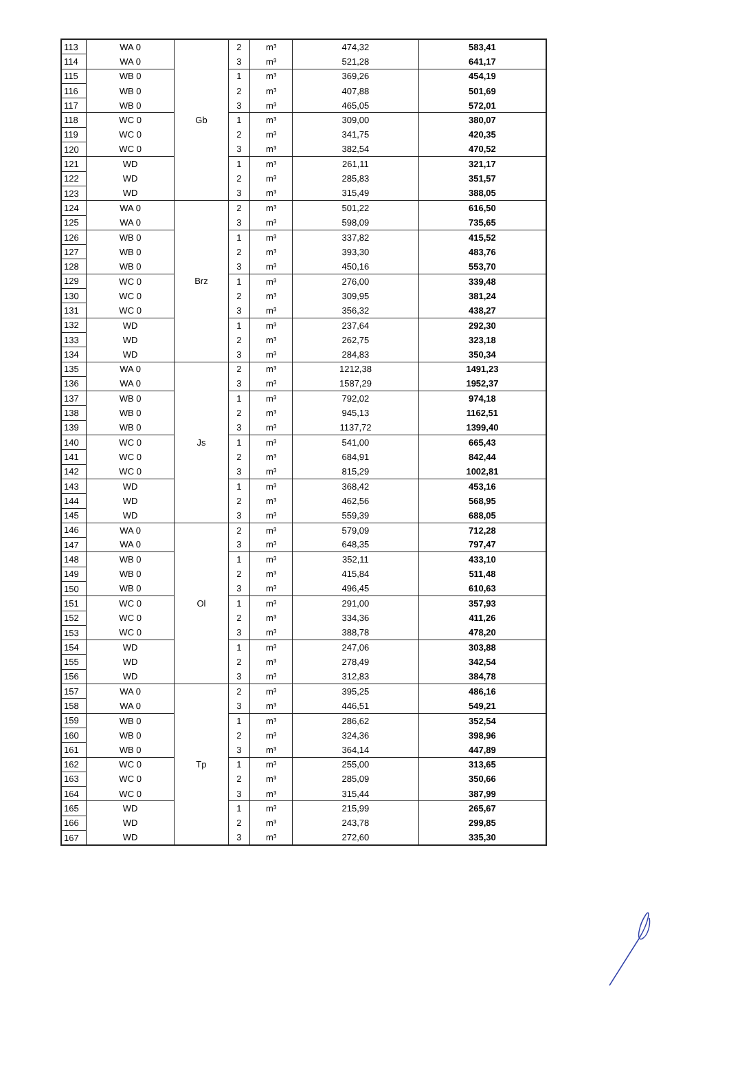| 113 | WA 0 | Gb | 2 | m³ | 474,32 | 583,41 |
| 114 | WA 0 | | 3 | m³ | 521,28 | 641,17 |
| 115 | WB 0 | | 1 | m³ | 369,26 | 454,19 |
| 116 | WB 0 | | 2 | m³ | 407,88 | 501,69 |
| 117 | WB 0 | | 3 | m³ | 465,05 | 572,01 |
| 118 | WC 0 | | 1 | m³ | 309,00 | 380,07 |
| 119 | WC 0 | | 2 | m³ | 341,75 | 420,35 |
| 120 | WC 0 | | 3 | m³ | 382,54 | 470,52 |
| 121 | WD | | 1 | m³ | 261,11 | 321,17 |
| 122 | WD | | 2 | m³ | 285,83 | 351,57 |
| 123 | WD | | 3 | m³ | 315,49 | 388,05 |
| 124 | WA 0 | Brz | 2 | m³ | 501,22 | 616,50 |
| 125 | WA 0 | | 3 | m³ | 598,09 | 735,65 |
| 126 | WB 0 | | 1 | m³ | 337,82 | 415,52 |
| 127 | WB 0 | | 2 | m³ | 393,30 | 483,76 |
| 128 | WB 0 | | 3 | m³ | 450,16 | 553,70 |
| 129 | WC 0 | | 1 | m³ | 276,00 | 339,48 |
| 130 | WC 0 | | 2 | m³ | 309,95 | 381,24 |
| 131 | WC 0 | | 3 | m³ | 356,32 | 438,27 |
| 132 | WD | | 1 | m³ | 237,64 | 292,30 |
| 133 | WD | | 2 | m³ | 262,75 | 323,18 |
| 134 | WD | | 3 | m³ | 284,83 | 350,34 |
| 135 | WA 0 | Js | 2 | m³ | 1212,38 | 1491,23 |
| 136 | WA 0 | | 3 | m³ | 1587,29 | 1952,37 |
| 137 | WB 0 | | 1 | m³ | 792,02 | 974,18 |
| 138 | WB 0 | | 2 | m³ | 945,13 | 1162,51 |
| 139 | WB 0 | | 3 | m³ | 1137,72 | 1399,40 |
| 140 | WC 0 | | 1 | m³ | 541,00 | 665,43 |
| 141 | WC 0 | | 2 | m³ | 684,91 | 842,44 |
| 142 | WC 0 | | 3 | m³ | 815,29 | 1002,81 |
| 143 | WD | | 1 | m³ | 368,42 | 453,16 |
| 144 | WD | | 2 | m³ | 462,56 | 568,95 |
| 145 | WD | | 3 | m³ | 559,39 | 688,05 |
| 146 | WA 0 | Ol | 2 | m³ | 579,09 | 712,28 |
| 147 | WA 0 | | 3 | m³ | 648,35 | 797,47 |
| 148 | WB 0 | | 1 | m³ | 352,11 | 433,10 |
| 149 | WB 0 | | 2 | m³ | 415,84 | 511,48 |
| 150 | WB 0 | | 3 | m³ | 496,45 | 610,63 |
| 151 | WC 0 | | 1 | m³ | 291,00 | 357,93 |
| 152 | WC 0 | | 2 | m³ | 334,36 | 411,26 |
| 153 | WC 0 | | 3 | m³ | 388,78 | 478,20 |
| 154 | WD | | 1 | m³ | 247,06 | 303,88 |
| 155 | WD | | 2 | m³ | 278,49 | 342,54 |
| 156 | WD | | 3 | m³ | 312,83 | 384,78 |
| 157 | WA 0 | Tp | 2 | m³ | 395,25 | 486,16 |
| 158 | WA 0 | | 3 | m³ | 446,51 | 549,21 |
| 159 | WB 0 | | 1 | m³ | 286,62 | 352,54 |
| 160 | WB 0 | | 2 | m³ | 324,36 | 398,96 |
| 161 | WB 0 | | 3 | m³ | 364,14 | 447,89 |
| 162 | WC 0 | | 1 | m³ | 255,00 | 313,65 |
| 163 | WC 0 | | 2 | m³ | 285,09 | 350,66 |
| 164 | WC 0 | | 3 | m³ | 315,44 | 387,99 |
| 165 | WD | | 1 | m³ | 215,99 | 265,67 |
| 166 | WD | | 2 | m³ | 243,78 | 299,85 |
| 167 | WD | | 3 | m³ | 272,60 | 335,30 |